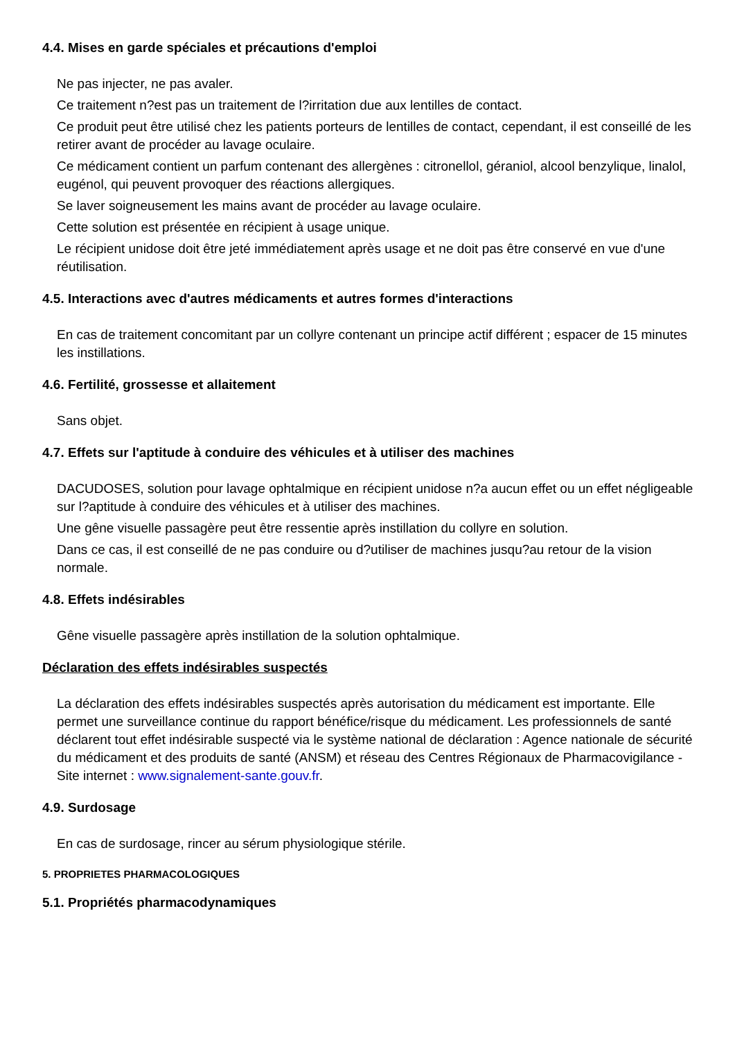4.4. Mises en garde spéciales et précautions d'emploi
Ne pas injecter, ne pas avaler.
Ce traitement n?est pas un traitement de l?irritation due aux lentilles de contact.
Ce produit peut être utilisé chez les patients porteurs de lentilles de contact, cependant, il est conseillé de les retirer avant de procéder au lavage oculaire.
Ce médicament contient un parfum contenant des allergènes : citronellol, géraniol, alcool benzylique, linalol, eugénol, qui peuvent provoquer des réactions allergiques.
Se laver soigneusement les mains avant de procéder au lavage oculaire.
Cette solution est présentée en récipient à usage unique.
Le récipient unidose doit être jeté immédiatement après usage et ne doit pas être conservé en vue d'une réutilisation.
4.5. Interactions avec d'autres médicaments et autres formes d'interactions
En cas de traitement concomitant par un collyre contenant un principe actif différent ; espacer de 15 minutes les instillations.
4.6. Fertilité, grossesse et allaitement
Sans objet.
4.7. Effets sur l'aptitude à conduire des véhicules et à utiliser des machines
DACUDOSES, solution pour lavage ophtalmique en récipient unidose n?a aucun effet ou un effet négligeable sur l?aptitude à conduire des véhicules et à utiliser des machines.
Une gêne visuelle passagère peut être ressentie après instillation du collyre en solution.
Dans ce cas, il est conseillé de ne pas conduire ou d?utiliser de machines jusqu?au retour de la vision normale.
4.8. Effets indésirables
Gêne visuelle passagère après instillation de la solution ophtalmique.
Déclaration des effets indésirables suspectés
La déclaration des effets indésirables suspectés après autorisation du médicament est importante. Elle permet une surveillance continue du rapport bénéfice/risque du médicament. Les professionnels de santé déclarent tout effet indésirable suspecté via le système national de déclaration : Agence nationale de sécurité du médicament et des produits de santé (ANSM) et réseau des Centres Régionaux de Pharmacovigilance - Site internet : www.signalement-sante.gouv.fr.
4.9. Surdosage
En cas de surdosage, rincer au sérum physiologique stérile.
5. PROPRIETES PHARMACOLOGIQUES
5.1. Propriétés pharmacodynamiques